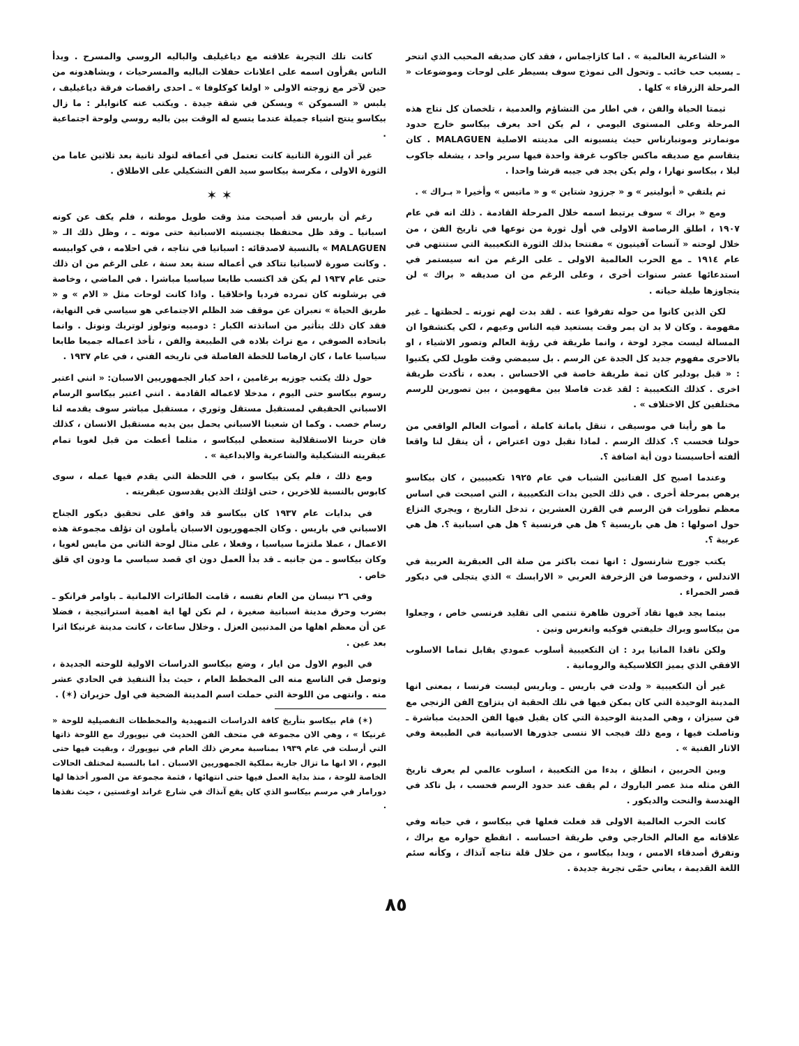« الشاعرية العالمية » . اما كازاجماس ، فقد كان صديقه المحبب الذي انتحر ـ بسبب حب خائب ـ وتحول الى نموذج سوف يسيطر على لوحات وموضوعات « المرحلة الزرقاء » كلها .
ثيمتا الحياة والفن ، في اطار من التشاؤم والعدمية ، تلخصان كل نتاج هذه المرحلة وعلى المستوى اليومي ، لم يكن احد يعرف بيكاسو خارج حدود مونمارتر ومونبارناس حيث ينسبونه الى مدينته الاصلية MALAGUEN . كان يتقاسم مع صديقه ماكس جاكوب غرفة واحدة فيها سرير واحد ، يشغله جاكوب ليلا ، بيكاسو نهارا ، ولم يكن يجد في جيبه قرشا واحدا .
ثم يلتقي « أبولينير » و « جرزود شتاين » و « ماتيس » وأخيرا « بـراك » .
ومع « براك » سوف يرتبط اسمه خلال المرحلة القادمة . ذلك انه في عام ١٩٠٧ ، اطلق الرصاصة الاولى في أول ثورة من نوعها في تاريخ الفن ، من خلال لوحته « آنسات آفينيون » مفتتحا بذلك الثورة التكعيبية التي ستنتهي في عام ١٩١٤ ـ مع الحرب العالمية الاولى ـ على الرغم من انه سيستمر في استدعائها عشر سنوات أخرى ، وعلى الرغم من ان صديقه « براك » لن يتجاوزها طيلة حياته .
لكن الذين كانوا من حوله تفرقوا عنه . لقد بدت لهم ثورته ـ لحظتها ـ غير مفهومة . وكان لا بد ان يمر وقت يستعيد فيه الناس وعيهم ، لكي يكتشفوا ان المسالة ليست مجرد لوحة ، وانما طريقة في رؤية العالم وتصور الاشياء ، او بالاحرى مفهوم جديد كل الجدة عن الرسم . بل سيمضي وقت طويل لكي يكتبوا : « قبل بودلير كان ثمة طريقة خاصة في الاحساس . بعده ، تأكدت طريقة اخرى . كذلك التكعيبية : لقد غدت فاصلا بين مفهومين ، بين تصورين للرسم مختلفين كل الاختلاف » .
ما هو رأينا في موسيقى ، تنقل بامانة كاملة ، أصوات العالم الواقعي من حولنا فحسب ؟. كذلك الرسم . لماذا نقبل دون اعتراض ، أن ينقل لنا واقعا ألفته أحاسيسنا دون أية اضافة ؟.
وعندما اصبح كل الفنانين الشباب في عام ١٩٢٥ تكعيبيين ، كان بيكاسو يرهص بمرحلة أخرى . في ذلك الحين بدات التكعيبية ، التي اصبحت في اساس معظم تطورات فن الرسم في القرن العشرين ، تدخل التاريخ ، ويجري النزاع حول اصولها : هل هي باريسية ؟ هل هي فرنسية ؟ هل هي اسبانية ؟. هل هي عربية ؟.
يكتب جورج شارنسول : انها تمت باكثر من صلة الى العبقرية العربية في الاندلس ، وخصوصا فن الزخرفة العربي « الارابسك » الذي يتجلى في ديكور قصر الحمراء .
بينما يجد فيها نقاد آخرون ظاهرة تنتمي الى تقليد فرنسي خاص ، وجعلوا من بيكاسو وبراك خليفتي فوكيه وانغرس ونين .
ولكن ناقدا المانيا يرد : ان التكعيبية أسلوب عمودي يقابل تماما الاسلوب الافقي الذي يميز الكلاسيكية والرومانية .
غير أن التكعيبية « ولدت في باريس ـ وباريس ليست فرنسا ، بمعنى انها المدينة الوحيدة التي كان يمكن فيها في تلك الحقبة ان يتزاوج الفن الزنجي مع فن سيزان ، وهي المدينة الوحيدة التي كان يقبل فيها الفن الحديث مباشرة ـ وتاصلت فيها ، ومع ذلك فيجب الا ننسى جذورها الاسبانية في الطبيعة وفي الاثار الفنية » .
وبين الحربين ، انطلق ، بدءا من التكعيبة ، اسلوب عالمي لم يعرف تاريخ الفن مثله منذ عصر الباروك ، لم يقف عند حدود الرسم فحسب ، بل تاكد في الهندسة والنحت والديكور .
كانت الحرب العالمية الاولى قد فعلت فعلها في بيكاسو ، في حياته وفي علاقاته مع العالم الخارجي وفي طريقة احساسه . انقطع حواره مع براك ، وتفرق أصدقاء الامس ، وبدا بيكاسو ، من خلال قلة نتاجه آنذاك ، وكأنه سئم اللغة القديمة ، يعاني حمّى تجربة جديدة .
كانت تلك التجربة علاقته مع دياغيليف والباليه الروسي والمسرح . وبدأ الناس يقرأون اسمه على اعلانات حفلات الباليه والمسرحيات ، ويشاهدونه من حين لآخر مع زوجته الاولى « اولغا كوكلوفا » ـ احدى راقصات فرقة دياغيليف ، يلبس « السموكن » ويسكن في شقة جيدة . ويكتب عنه كانوايلر : ما زال بيكاسو ينتج اشياء جميلة عندما يتسع له الوقت بين باليه روسي ولوحة اجتماعية .
غير أن الثورة الثانية كانت تعتمل في أعماقه لتولد ثانية بعد ثلاثين عاما من الثورة الاولى ، مكرسة بيكاسو سيد الفن التشكيلي على الاطلاق .
✶ ✶
رغم أن باريس قد أصبحت منذ وقت طويل موطنه ، فلم يكف عن كونه اسبانيا ـ وقد ظل محتفظا بجنسيته الاسبانية حتى موته ـ ، وظل ذلك الـ « MALAGUEN » بالنسبة لاصدقائه : اسبانيا في نتاجه ، في احلامه ، في كوابيسه . وكانت صورة لاسبانيا تتاكد في أعماله سنة بعد سنة ، على الرغم من ان ذلك حتى عام ١٩٣٧ لم يكن قد اكتسب طابعا سياسيا مباشرا . في الماضي ، وخاصة في برشلونه كان تمرده فرديا واخلاقيا . واذا كانت لوحات مثل « الام » و « طريق الحياة » تعبران عن موقف ضد الظلم الاجتماعي هو سياسي في النهاية، فقد كان ذلك بتأثير من اساتذته الكبار : دومييه وتولوز لوتريك ونونل . وانما باتحاده الصوفي ، مع تراث بلاده في الطبيعة والفن ، تأخذ اعماله جميعا طابعا سياسيا عاما ، كان ارهاصا للخطة الفاصلة في تاريخه الفني ، في عام ١٩٣٧ .
حول ذلك يكتب جوزيه برغامين ، احد كبار الجمهوريين الاسبان: « انني اعتبر رسوم بيكاسو حتى اليوم ، مدخلا لاعماله القادمة . انني اعتبر بيكاسو الرسام الاسباني الحقيقي لمستقبل مستقل وثوري ، مستقبل مباشر سوف يقدمه لنا رسام خصب . وكما ان شعبنا الاسباني يحمل بين يديه مستقبل الانسان ، كذلك فان حربنا الاستقلالية ستعطي لبيكاسو ، مثلما أعطت من قبل لغويا تمام عبقريته التشكيلية والشاعرية والابداعية » .
ومع ذلك ، فلم يكن بيكاسو ، في اللحظة التي يقدم فيها عمله ، سوى كابوس بالنسبة للاخرين ، حتى اؤلئك الذين يقدسون عبقريته .
في بدايات عام ١٩٣٧ كان بيكاسو قد وافق على تحقيق ديكور الجناح الاسباني في باريس . وكان الجمهوريون الاسبان يأملون ان تؤلف مجموعة هذه الاعمال ، عملا ملتزما سياسيا ، وفعلا ، على مثال لوحة الثاني من مايس لغويا ، وكان بيكاسو ـ من جانبه ـ قد بدأ العمل دون اي قصد سياسي ما ودون اي قلق خاص .
وفي ٢٦ نيسان من العام نفسه ، قامت الطائرات الالمانية ـ باوامر فرانكو ـ بضرب وحرق مدينة اسبانية صغيرة ، لم تكن لها اية اهمية استراتيجية ، فضلا عن أن معظم اهلها من المدنيين العزل . وخلال ساعات ، كانت مدينة غرنيكا اثرا بعد عين .
في اليوم الاول من ايار ، وضع بيكاسو الدراسات الاولية للوحته الجديدة ، وتوصل في التاسع منه الى المخطط العام ، حيث بدأ التنفيذ في الحادي عشر منه . وانتهى من اللوحة التي حملت اسم المدينة الضحية في اول حزيران (✶) .
(✶) قام بيكاسو بتأريخ كافة الدراسات التمهيدية والمخططات التفصيلية للوحة « غرنيكا » ، وهي الان مجموعة في متحف الفن الحديث في نيويورك مع اللوحة ذاتها التي أرسلت في عام ١٩٣٩ بمناسبة معرض ذلك العام في نيويورك ، وبقيت فيها حتى اليوم ، الا انها ما تزال جارية بملكية الجمهوريين الاسبان . اما بالنسبة لمختلف الحالات الخاصة للوحة ، منذ بداية العمل فيها حتى انتهائها ، فثمة مجموعة من الصور أخذها لها دورامار في مرسم بيكاسو الذي كان يقع آنذاك في شارع غراند اوغستين ، حيث نفذها .
٨٥